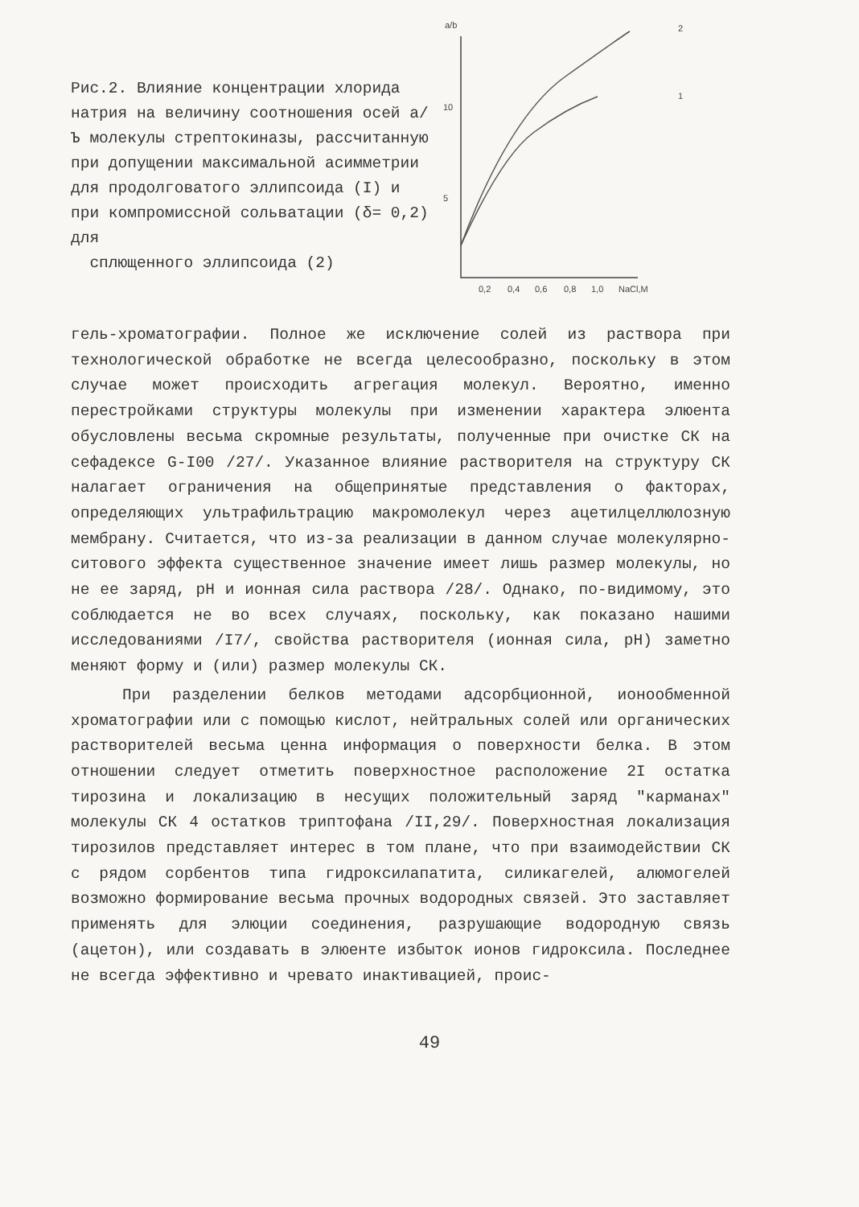Рис.2. Влияние концентрации хлорида натрия на величину соотношения осей а/Ъ молекулы стрептокиназы, рассчитанную при допущении максимальной асимметрии для продолговатого эллипсоида (I) и при компромиссной сольватации (δ= 0,2) для
сплющенного эллипсоида (2)
a/b
10
5
2
1
0,2
0,4
0,6
0,8
1,0
NaCl,M
гель-хроматографии. Полное же исключение солей из раствора при технологической обработке не всегда целесообразно, поскольку в этом случае может происходить агрегация молекул. Вероятно, именно перестройками структуры молекулы при изменении характера элюента обусловлены весьма скромные результаты, полученные при очистке СК на сефадексе G-I00 /27/. Указанное влияние растворителя на структуру СК налагает ограничения на общепринятые представления о факторах, определяющих ультрафильтрацию макромолекул через ацетилцеллюлозную мембрану. Считается, что из-за реализации в данном случае молекулярно-ситового эффекта существенное значение имеет лишь размер молекулы, но не ее заряд, pH и ионная сила раствора /28/. Однако, по-видимому, это соблюдается не во всех случаях, поскольку, как показано нашими исследованиями /I7/, свойства растворителя (ионная сила, pH) заметно меняют форму и (или) размер молекулы СК.
При разделении белков методами адсорбционной, ионообменной хроматографии или с помощью кислот, нейтральных солей или органических растворителей весьма ценна информация о поверхности белка. В этом отношении следует отметить поверхностное расположение 2I остатка тирозина и локализацию в несущих положительный заряд "карманах" молекулы СК 4 остатков триптофана /II,29/. Поверхностная локализация тирозилов представляет интерес в том плане, что при взаимодействии СК с рядом сорбентов типа гидроксилапатита, силикагелей, алюмогелей возможно формирование весьма прочных водородных связей. Это заставляет применять для элюции соединения, разрушающие водородную связь (ацетон), или создавать в элюенте избыток ионов гидроксила. Последнее не всегда эффективно и чревато инактивацией, проис-
49